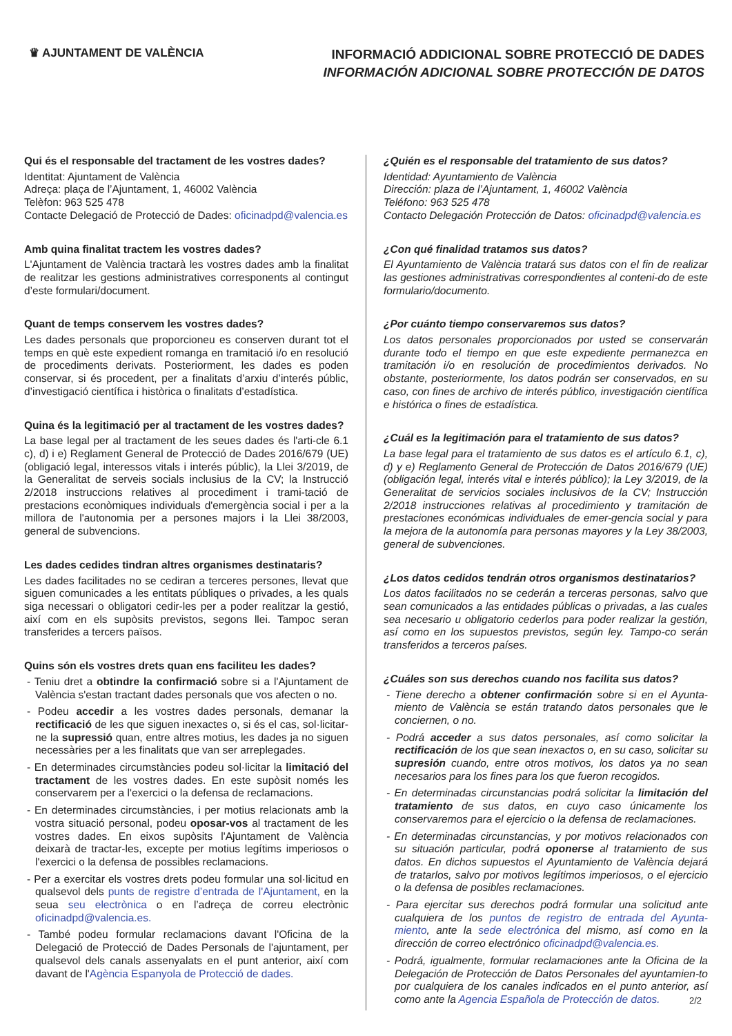♛ AJUNTAMENT DE VALÈNCIA
INFORMACIÓ ADDICIONAL SOBRE PROTECCIÓ DE DADES
INFORMACIÓN ADICIONAL SOBRE PROTECCIÓN DE DATOS
Qui és el responsable del tractament de les vostres dades?
Identitat: Ajuntament de València
Adreça: plaça de l’Ajuntament, 1, 46002 València
Telèfon: 963 525 478
Contacte Delegació de Protecció de Dades: oficinadpd@valencia.es
Amb quina finalitat tractem les vostres dades?
L'Ajuntament de València tractarà les vostres dades amb la finalitat de realitzar les gestions administratives corresponents al contingut d’este formulari/document.
Quant de temps conservem les vostres dades?
Les dades personals que proporcioneu es conserven durant tot el temps en què este expedient romanga en tramitació i/o en resolució de procediments derivats. Posteriorment, les dades es poden conservar, si és procedent, per a finalitats d’arxiu d’interés públic, d’investigació científica i històrica o finalitats d’estadística.
Quina és la legitimació per al tractament de les vostres dades?
La base legal per al tractament de les seues dades és l'arti-cle 6.1 c), d) i e) Reglament General de Protecció de Dades 2016/679 (UE) (obligació legal, interessos vitals i interés públic), la Llei 3/2019, de la Generalitat de serveis socials inclusius de la CV; la Instrucció 2/2018 instruccions relatives al procediment i trami-tació de prestacions econòmiques individuals d'emergència social i per a la millora de l'autonomia per a persones majors i la Llei 38/2003, general de subvencions.
Les dades cedides tindran altres organismes destinataris?
Les dades facilitades no se cediran a terceres persones, llevat que siguen comunicades a les entitats públiques o privades, a les quals siga necessari o obligatori cedir-les per a poder realitzar la gestió, així com en els supòsits previstos, segons llei. Tampoc seran transferides a tercers països.
Quins són els vostres drets quan ens faciliteu les dades?
- Teniu dret a obtindre la confirmació sobre si a l'Ajuntament de València s'estan tractant dades personals que vos afecten o no.
- Podeu accedir a les vostres dades personals, demanar la rectificació de les que siguen inexactes o, si és el cas, sol·licitar-ne la supressió quan, entre altres motius, les dades ja no siguen necessàries per a les finalitats que van ser arreplegades.
- En determinades circumstàncies podeu sol·licitar la limitació del tractament de les vostres dades. En este supòsit només les conservarem per a l'exercici o la defensa de reclamacions.
- En determinades circumstàncies, i per motius relacionats amb la vostra situació personal, podeu oposar-vos al tractament de les vostres dades. En eixos supòsits l'Ajuntament de València deixarà de tractar-les, excepte per motius legítims imperiosos o l'exercici o la defensa de possibles reclamacions.
- Per a exercitar els vostres drets podeu formular una sol·licitud en qualsevol dels punts de registre d’entrada de l'Ajuntament, en la seua seu electrònica o en l’adreça de correu electrònic oficinadpd@valencia.es.
- També podeu formular reclamacions davant l'Oficina de la Delegació de Protecció de Dades Personals de l'ajuntament, per qualsevol dels canals assenyalats en el punt anterior, així com davant de l'Agència Espanyola de Protecció de dades.
¿Quién es el responsable del tratamiento de sus datos?
Identidad: Ayuntamiento de València
Dirección: plaza de l’Ajuntament, 1, 46002 València
Teléfono: 963 525 478
Contacto Delegación Protección de Datos: oficinadpd@valencia.es
¿Con qué finalidad tratamos sus datos?
El Ayuntamiento de València tratará sus datos con el fin de realizar las gestiones administrativas correspondientes al conteni-do de este formulario/documento.
¿Por cuánto tiempo conservaremos sus datos?
Los datos personales proporcionados por usted se conservarán durante todo el tiempo en que este expediente permanezca en tramitación i/o en resolución de procedimientos derivados. No obstante, posteriormente, los datos podrán ser conservados, en su caso, con fines de archivo de interés público, investigación científica e histórica o fines de estadística.
¿Cuál es la legitimación para el tratamiento de sus datos?
La base legal para el tratamiento de sus datos es el artículo 6.1, c), d) y e) Reglamento General de Protección de Datos 2016/679 (UE) (obligación legal, interés vital e interés público); la Ley 3/2019, de la Generalitat de servicios sociales inclusivos de la CV; Instrucción 2/2018 instrucciones relativas al procedimiento y tramitación de prestaciones económicas individuales de emer-gencia social y para la mejora de la autonomía para personas mayores y la Ley 38/2003, general de subvenciones.
¿Los datos cedidos tendrán otros organismos destinatarios?
Los datos facilitados no se cederán a terceras personas, salvo que sean comunicados a las entidades públicas o privadas, a las cuales sea necesario u obligatorio cederlos para poder realizar la gestión, así como en los supuestos previstos, según ley. Tampo-co serán transferidos a terceros países.
¿Cuáles son sus derechos cuando nos facilita sus datos?
- Tiene derecho a obtener confirmación sobre si en el Ayunta-miento de València se están tratando datos personales que le conciernen, o no.
- Podrá acceder a sus datos personales, así como solicitar la rectificación de los que sean inexactos o, en su caso, solicitar su supresión cuando, entre otros motivos, los datos ya no sean necesarios para los fines para los que fueron recogidos.
- En determinadas circunstancias podrá solicitar la limitación del tratamiento de sus datos, en cuyo caso únicamente los conservaremos para el ejercicio o la defensa de reclamaciones.
- En determinadas circunstancias, y por motivos relacionados con su situación particular, podrá oponerse al tratamiento de sus datos. En dichos supuestos el Ayuntamiento de València dejará de tratarlos, salvo por motivos legítimos imperiosos, o el ejercicio o la defensa de posibles reclamaciones.
- Para ejercitar sus derechos podrá formular una solicitud ante cualquiera de los puntos de registro de entrada del Ayunta-miento, ante la sede electrónica del mismo, así como en la dirección de correo electrónico oficinadpd@valencia.es.
- Podrá, igualmente, formular reclamaciones ante la Oficina de la Delegación de Protección de Datos Personales del ayuntamien-to por cualquiera de los canales indicados en el punto anterior, así como ante la Agencia Española de Protección de datos.
2/2